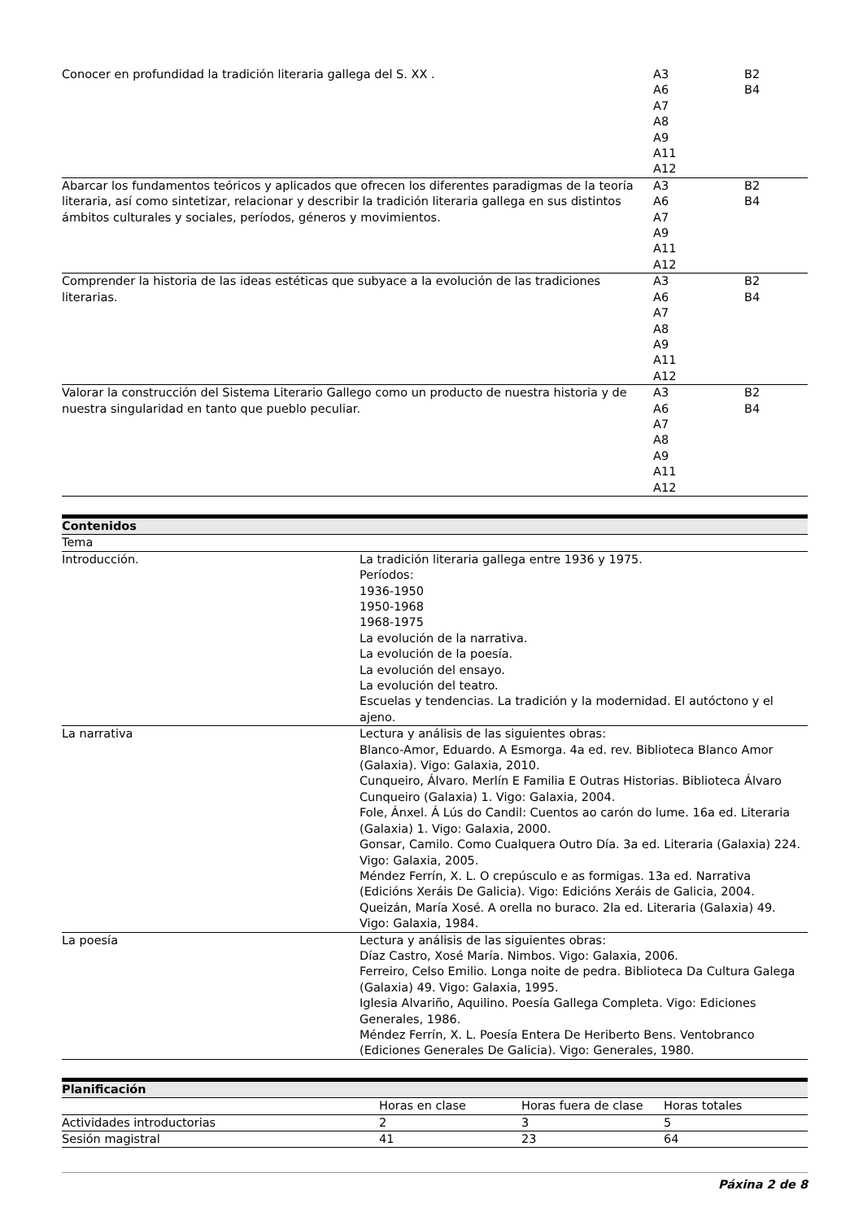| Conocer en profundidad la tradición literaria gallega del S. XX . | A3 A6 A7 A8 A9 A11 A12 | B2 B4 |
| Abarcar los fundamentos teóricos y aplicados que ofrecen los diferentes paradigmas de la teoría literaria, así como sintetizar, relacionar y describir la tradición literaria gallega en sus distintos ámbitos culturales y sociales, períodos, géneros y movimientos. | A3 A6 A7 A9 A11 A12 | B2 B4 |
| Comprender la historia de las ideas estéticas que subyace a la evolución de las tradiciones literarias. | A3 A6 A7 A8 A9 A11 A12 | B2 B4 |
| Valorar la construcción del Sistema Literario Gallego como un producto de nuestra historia y de nuestra singularidad en tanto que pueblo peculiar. | A3 A6 A7 A8 A9 A11 A12 | B2 B4 |
| Contenidos | |
| --- | --- |
| Tema | |
| Introducción. | La tradición literaria gallega entre 1936 y 1975. Períodos: 1936-1950 1950-1968 1968-1975 La evolución de la narrativa. La evolución de la poesía. La evolución del ensayo. La evolución del teatro. Escuelas y tendencias. La tradición y la modernidad. El autóctono y el ajeno. |
| La narrativa | Lectura y análisis de las siguientes obras: Blanco-Amor, Eduardo. A Esmorga. 4a ed. rev. Biblioteca Blanco Amor (Galaxia). Vigo: Galaxia, 2010. Cunqueiro, Álvaro. Merlín E Familia E Outras Historias. Biblioteca Álvaro Cunqueiro (Galaxia) 1. Vigo: Galaxia, 2004. Fole, Ánxel. Á Lús do Candil: Cuentos ao carón do lume. 16a ed. Literaria (Galaxia) 1. Vigo: Galaxia, 2000. Gonsar, Camilo. Como Cualquera Outro Día. 3a ed. Literaria (Galaxia) 224. Vigo: Galaxia, 2005. Méndez Ferrín, X. L. O crepúsculo e as formigas. 13a ed. Narrativa (Edicións Xeráis De Galicia). Vigo: Edicións Xeráis de Galicia, 2004. Queizán, María Xosé. A orella no buraco. 2la ed. Literaria (Galaxia) 49. Vigo: Galaxia, 1984. |
| La poesía | Lectura y análisis de las siguientes obras: Díaz Castro, Xosé María. Nimbos. Vigo: Galaxia, 2006. Ferreiro, Celso Emilio. Longa noite de pedra. Biblioteca Da Cultura Galega (Galaxia) 49. Vigo: Galaxia, 1995. Iglesia Alvariño, Aquilino. Poesía Gallega Completa. Vigo: Ediciones Generales, 1986. Méndez Ferrín, X. L. Poesía Entera De Heriberto Bens. Ventobranco (Ediciones Generales De Galicia). Vigo: Generales, 1980. |
| Planificación | | | |
| --- | --- | --- | --- |
| | Horas en clase | Horas fuera de clase | Horas totales |
| Actividades introductorias | 2 | 3 | 5 |
| Sesión magistral | 41 | 23 | 64 |
Páxina 2 de 8